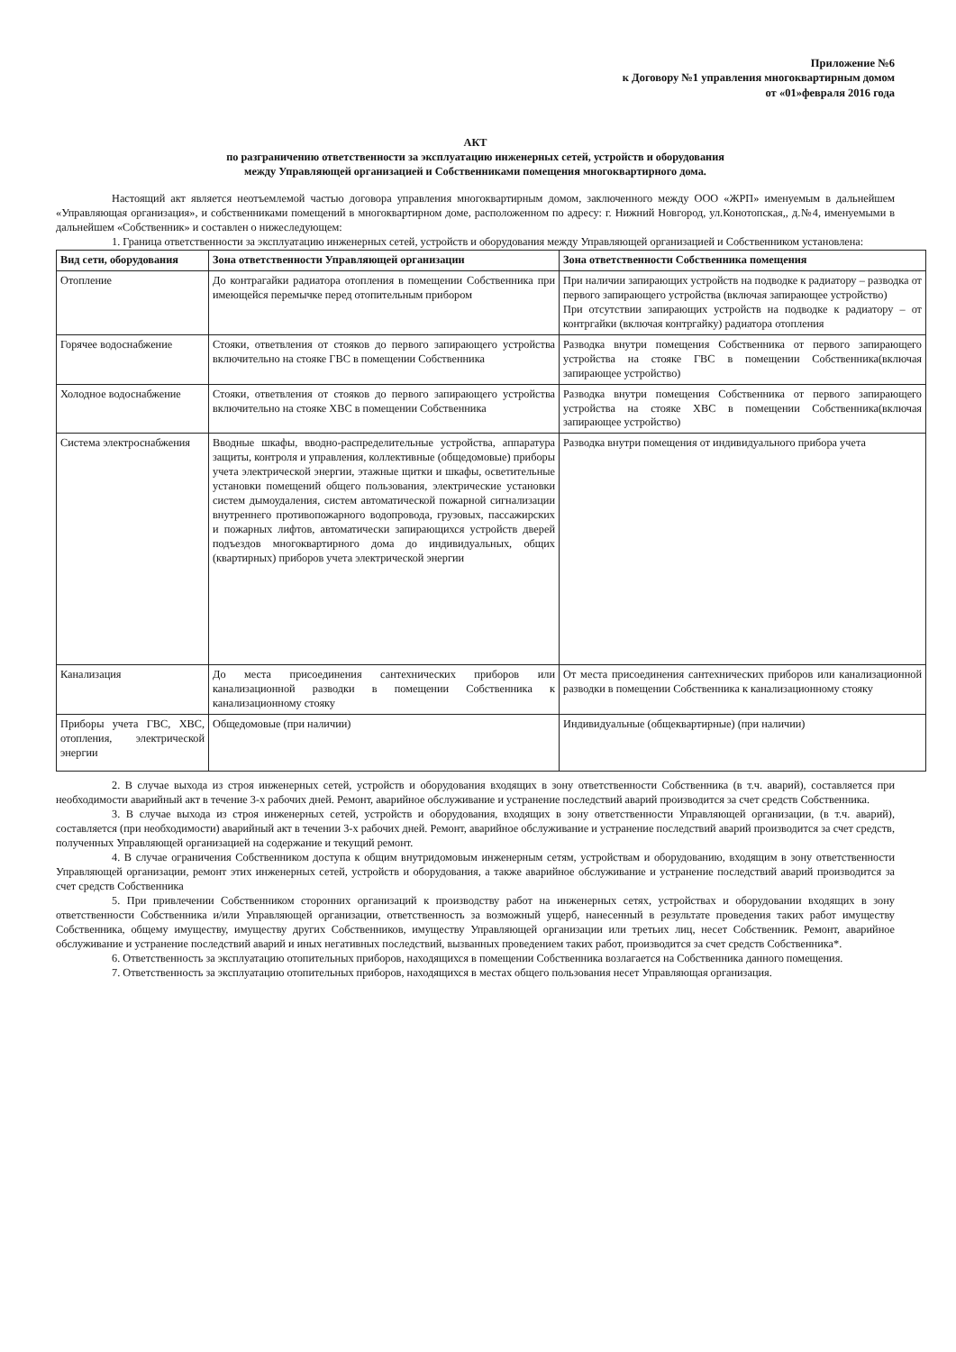Приложение №6
к Договору №1 управления многоквартирным домом
от «01»февраля 2016 года
АКТ
по разграничению ответственности за эксплуатацию инженерных сетей, устройств и оборудования
между Управляющей организацией и Собственниками помещения многоквартирного дома.
Настоящий акт является неотъемлемой частью договора управления многоквартирным домом, заключенного между ООО «ЖРП» именуемым в дальнейшем «Управляющая организация», и собственниками помещений в многоквартирном доме, расположенном по адресу: г. Нижний Новгород, ул.Конотопская,, д.№4, именуемыми в дальнейшем «Собственник» и составлен о нижеследующем:
1. Граница ответственности за эксплуатацию инженерных сетей, устройств и оборудования между Управляющей организацией и Собственником установлена:
| Вид сети, оборудования | Зона ответственности Управляющей организации | Зона ответственности Собственника помещения |
| --- | --- | --- |
| Отопление | До контрагайки радиатора отопления в помещении Собственника при имеющейся перемычке перед отопительным прибором | При наличии запирающих устройств на подводке к радиатору – разводка от первого запирающего устройства (включая запирающее устройство) При отсутствии запирающих устройств на подводке к радиатору – от контргайки (включая контргайку) радиатора отопления |
| Горячее водоснабжение | Стояки, ответвления от стояков до первого запирающего устройства включительно на стояке ГВС в помещении Собственника | Разводка внутри помещения Собственника от первого запирающего устройства на стояке ГВС в помещении Собственника(включая запирающее устройство) |
| Холодное водоснабжение | Стояки, ответвления от стояков до первого запирающего устройства включительно на стояке ХВС в помещении Собственника | Разводка внутри помещения Собственника от первого запирающего устройства на стояке ХВС в помещении Собственника(включая запирающее устройство) |
| Система электроснабжения | Вводные шкафы, вводно-распределительные устройства, аппаратура защиты, контроля и управления, коллективные (общедомовые) приборы учета электрической энергии, этажные щитки и шкафы, осветительные установки помещений общего пользования, электрические установки систем дымоудаления, систем автоматической пожарной сигнализации внутреннего противопожарного водопровода, грузовых, пассажирских и пожарных лифтов, автоматически запирающихся устройств дверей подъездов многоквартирного дома до индивидуальных, общих (квартирных) приборов учета электрической энергии | Разводка внутри помещения от индивидуального прибора учета |
| Канализация | До места присоединения сантехнических приборов или канализационной разводки в помещении Собственника к канализационному стояку | От места присоединения сантехнических приборов или канализационной разводки в помещении Собственника к канализационному стояку |
| Приборы учета ГВС, ХВС, отопления, электрической энергии | Общедомовые (при наличии) | Индивидуальные (общеквартирные) (при наличии) |
2. В случае выхода из строя инженерных сетей, устройств и оборудования входящих в зону ответственности Собственника (в т.ч. аварий), составляется при необходимости аварийный акт в течение 3-х рабочих дней. Ремонт, аварийное обслуживание и устранение последствий аварий производится за счет средств Собственника.
3. В случае выхода из строя инженерных сетей, устройств и оборудования, входящих в зону ответственности Управляющей организации, (в т.ч. аварий), составляется (при необходимости) аварийный акт в течении 3-х рабочих дней. Ремонт, аварийное обслуживание и устранение последствий аварий производится за счет средств, полученных Управляющей организацией на содержание и текущий ремонт.
4. В случае ограничения Собственником доступа к общим внутридомовым инженерным сетям, устройствам и оборудованию, входящим в зону ответственности Управляющей организации, ремонт этих инженерных сетей, устройств и оборудования, а также аварийное обслуживание и устранение последствий аварий производится за счет средств Собственника
5. При привлечении Собственником сторонних организаций к производству работ на инженерных сетях, устройствах и оборудовании входящих в зону ответственности Собственника и/или Управляющей организации, ответственность за возможный ущерб, нанесенный в результате проведения таких работ имуществу Собственника, общему имуществу, имуществу других Собственников, имуществу Управляющей организации или третьих лиц, несет Собственник. Ремонт, аварийное обслуживание и устранение последствий аварий и иных негативных последствий, вызванных проведением таких работ, производится за счет средств Собственника*.
6. Ответственность за эксплуатацию отопительных приборов, находящихся в помещении Собственника возлагается на Собственника данного помещения.
7. Ответственность за эксплуатацию отопительных приборов, находящихся в местах общего пользования несет Управляющая организация.